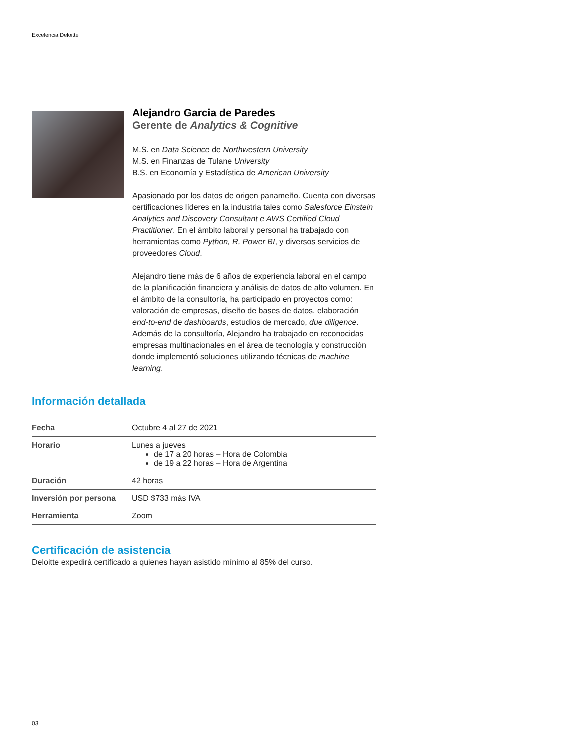Excelencia Deloitte
Alejandro Garcia de Paredes
Gerente de Analytics & Cognitive
M.S. en Data Science de Northwestern University
M.S. en Finanzas de Tulane University
B.S. en Economía y Estadística de American University
Apasionado por los datos de origen panameño. Cuenta con diversas certificaciones líderes en la industria tales como Salesforce Einstein Analytics and Discovery Consultant e AWS Certified Cloud Practitioner. En el ámbito laboral y personal ha trabajado con herramientas como Python, R, Power BI, y diversos servicios de proveedores Cloud.
Alejandro tiene más de 6 años de experiencia laboral en el campo de la planificación financiera y análisis de datos de alto volumen. En el ámbito de la consultoría, ha participado en proyectos como: valoración de empresas, diseño de bases de datos, elaboración end-to-end de dashboards, estudios de mercado, due diligence. Además de la consultoría, Alejandro ha trabajado en reconocidas empresas multinacionales en el área de tecnología y construcción donde implementó soluciones utilizando técnicas de machine learning.
Información detallada
| Fecha | Octubre 4 al 27 de 2021 |
| Horario | Lunes a jueves de 17 a 20 horas – Hora de Colombia de 19 a 22 horas – Hora de Argentina |
| Duración | 42 horas |
| Inversión por persona | USD $733 más IVA |
| Herramienta | Zoom |
Certificación de asistencia
Deloitte expedirá certificado a quienes hayan asistido mínimo al 85% del curso.
03